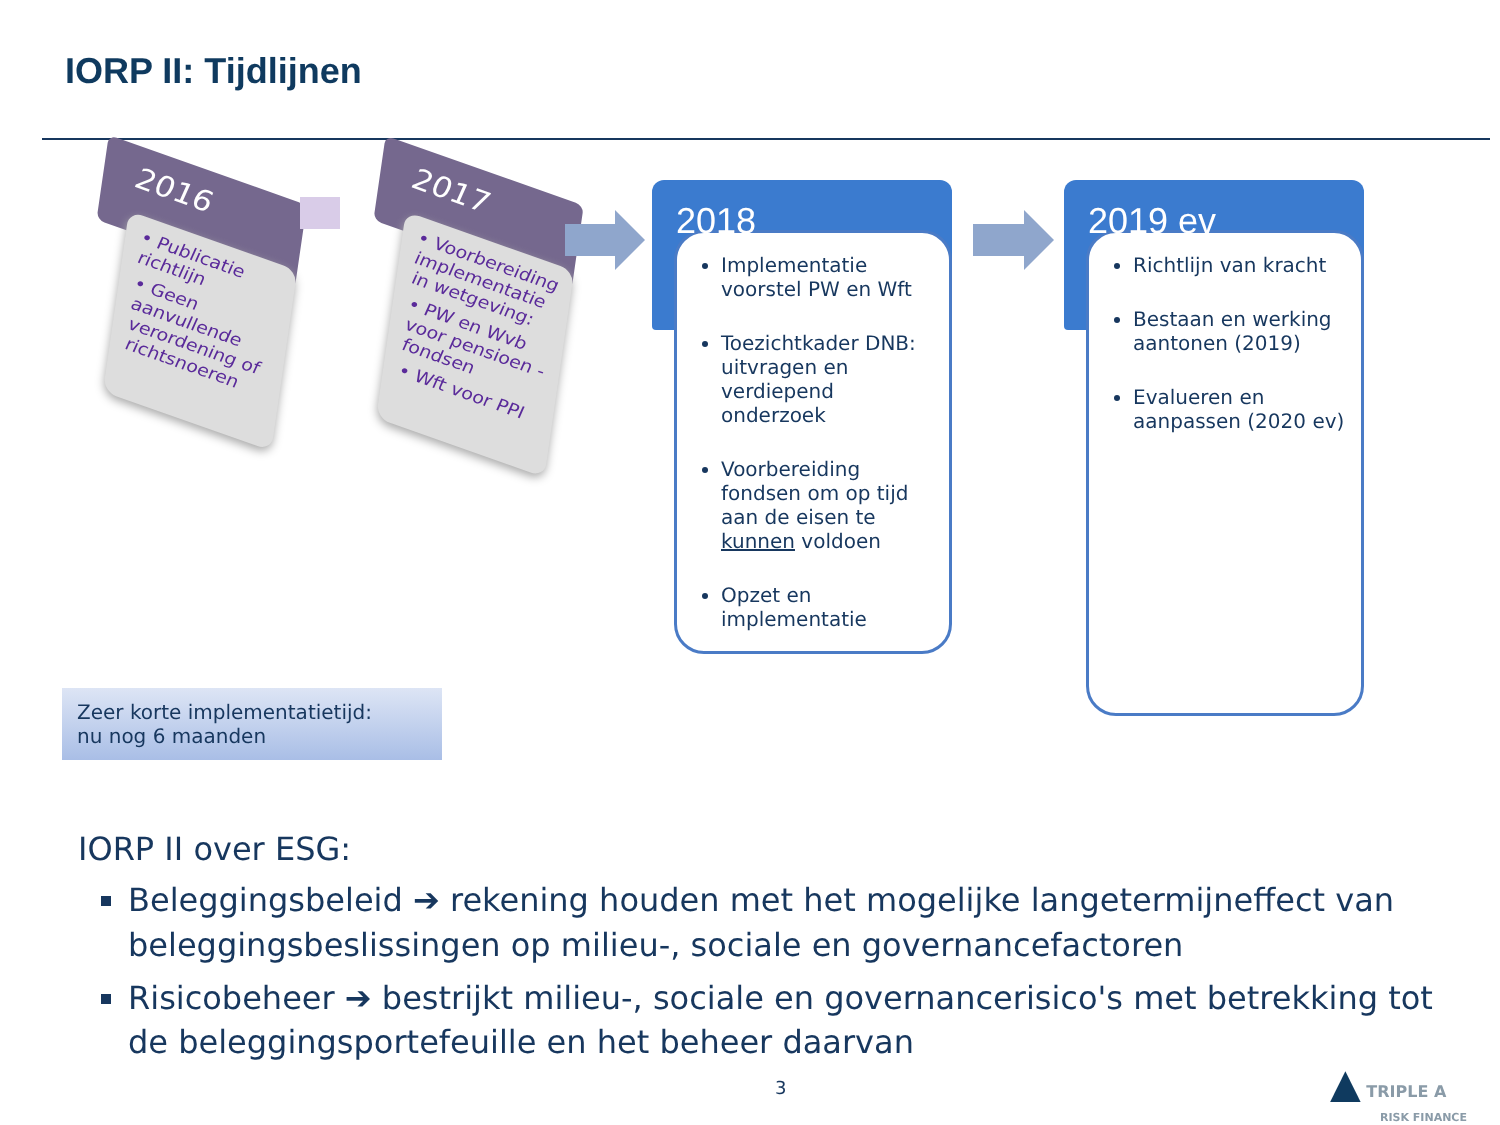IORP II: Tijdlijnen
2016
• Publicatie richtlijn
• Geen aanvullende verordening of richtsnoeren
2017
• Voorbereiding implementatie in wetgeving:
• PW en Wvb voor pensioen -fondsen
• Wft voor PPI
2018
Implementatie voorstel PW en Wft
Toezichtkader DNB: uitvragen en verdiepend onderzoek
Voorbereiding fondsen om op tijd aan de eisen te kunnen voldoen
Opzet en implementatie
2019 ev
Richtlijn van kracht
Bestaan en werking aantonen (2019)
Evalueren en aanpassen (2020 ev)
Zeer korte implementatietijd:
nu nog 6 maanden
IORP II over ESG:
Beleggingsbeleid ➔ rekening houden met het mogelijke langetermijneffect van beleggingsbeslissingen op milieu-, sociale en governancefactoren
Risicobeheer ➔ bestrijkt milieu-, sociale en governancerisico's met betrekking tot de beleggingsportefeuille en het beheer daarvan
3
▲ TRIPLE A
RISK FINANCE